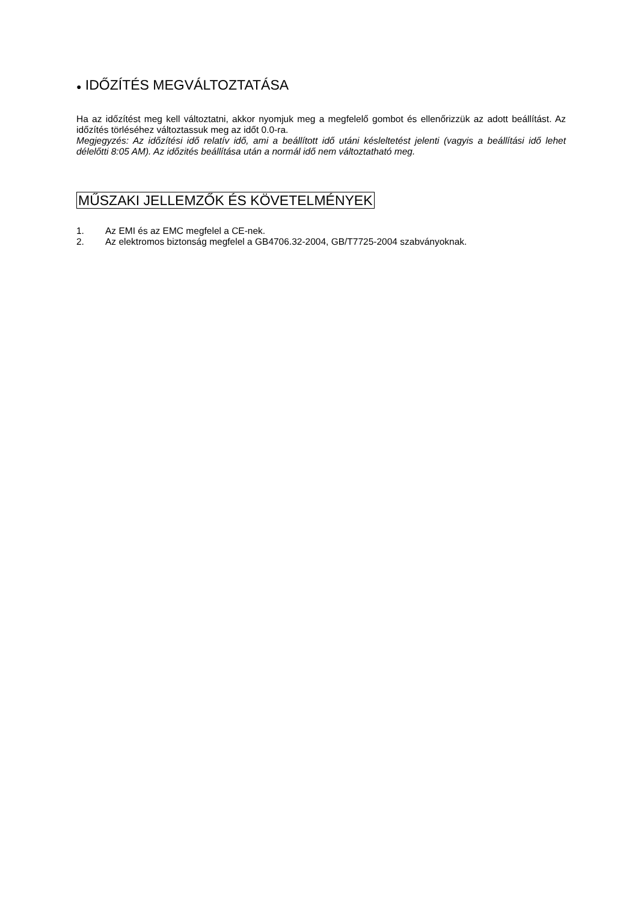● IDŐZÍTÉS MEGVÁLTOZTATÁSA
Ha az időzítést meg kell változtatni, akkor nyomjuk meg a megfelelő gombot és ellenőrizzük az adott beállítást. Az időzítés törléséhez változtassuk meg az időt 0.0-ra.
Megjegyzés: Az időzítési idő relatív idő, ami a beállított idő utáni késleltetést jelenti (vagyis a beállítási idő lehet délelőtti 8:05 AM). Az időzités beállítása után a normál idő nem változtatható meg.
MŰSZAKI JELLEMZŐK ÉS KÖVETELMÉNYEK
1. Az EMI és az EMC megfelel a CE-nek.
2. Az elektromos biztonság megfelel a GB4706.32-2004, GB/T7725-2004 szabványoknak.